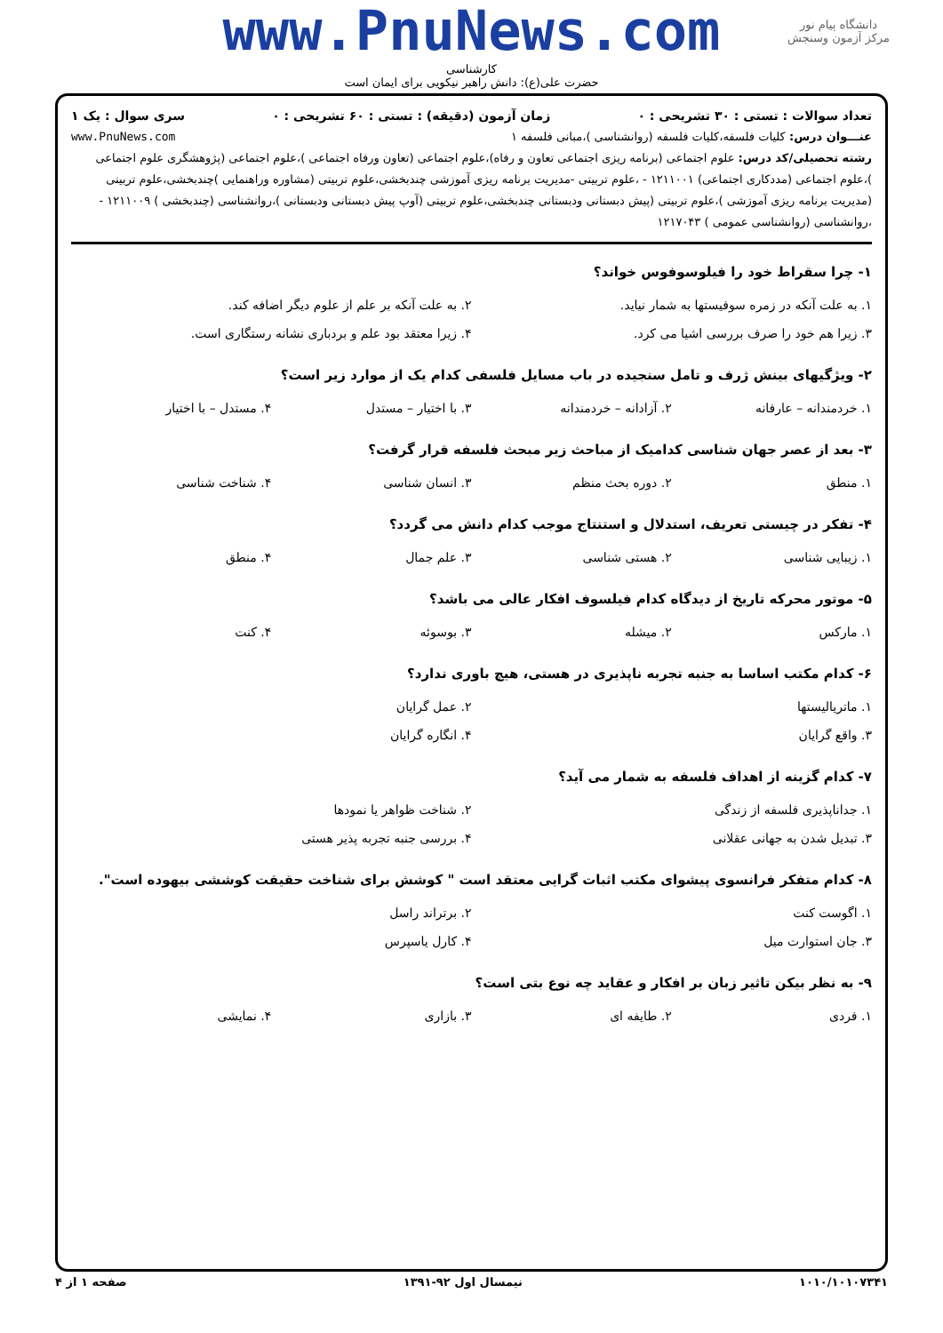دانشگاه پیام نور
مرکز آزمون وسنجش
www.PnuNews.com
کارشناسی
حضرت علی(ع): دانش راهبر نیکویی برای ایمان است
تعداد سوالات : تستی : ۳۰ تشریحی : ۰ زمان آزمون (دقیقه) : تستی : ۶۰ تشریحی : ۰ سری سوال : یک ۱
عنـــوان درس: کلیات فلسفه،کلیات فلسفه (روانشناسی )،مبانی فلسفه ۱ www.PnuNews.com
رشته تحصیلی/کد درس: علوم اجتماعی (برنامه ریزی اجتماعی تعاون و رفاه)،علوم اجتماعی (تعاون ورفاه اجتماعی )،علوم اجتماعی (پژوهشگری علوم اجتماعی )،علوم اجتماعی (مددکاری اجتماعی) ۱۲۱۱۰۰۱ - ،علوم تربیتی -مدیریت برنامه ریزی آموزشی چندبخشی،علوم تربیتی (مشاوره وراهنمایی )چندبخشی،علوم تربیتی (مدیریت برنامه ریزی آموزشی )،علوم تربیتی (پیش دبستانی ودبستانی چندبخشی،علوم تربیتی (آوپ پیش دبستانی ودبستانی )،روانشناسی (چندبخشی ) ۱۲۱۱۰۰۹ - ،روانشناسی (روانشناسی عمومی ) ۱۲۱۷۰۴۳
۱- چرا سقراط خود را فیلوسوفوس خواند؟
۱. به علت آنکه در زمره سوفیستها به شمار نیاید.
۲. به علت آنکه بر علم از علوم دیگر اضافه کند.
۳. زیرا هم خود را صرف بررسی اشیا می کرد.
۴. زیرا معتقد بود علم و بردباری نشانه رستگاری است.
۲- ویژگیهای بینش ژرف و تامل سنجیده در باب مسایل فلسفی کدام یک از موارد زیر است؟
۱. خردمندانه – عارفانه
۲. آزادانه – خردمندانه
۳. با اختیار – مستدل
۴. مستدل – با اختیار
۳- بعد از عصر جهان شناسی کدامیک از مباحث زیر مبحث فلسفه قرار گرفت؟
۱. منطق
۲. دوره بحث منظم
۳. انسان شناسی
۴. شناخت شناسی
۴- تفکر در چیستی تعریف، استدلال و استنتاج موجب کدام دانش می گردد؟
۱. زیبایی شناسی
۲. هستی شناسی
۳. علم جمال
۴. منطق
۵- موتور محرکه تاریخ از دیدگاه کدام فیلسوف افکار عالی می باشد؟
۱. مارکس
۲. میشله
۳. بوسوئه
۴. کنت
۶- کدام مکتب اساسا به جنبه تجربه ناپذیری در هستی، هیچ باوری ندارد؟
۱. ماتریالیستها
۲. عمل گرایان
۳. واقع گرایان
۴. انگاره گرایان
۷- کدام گزینه از اهداف فلسفه به شمار می آید؟
۱. جداناپذیری فلسفه از زندگی
۲. شناخت ظواهر یا نمودها
۳. تبدیل شدن به جهانی عقلانی
۴. بررسی جنبه تجربه پذیر هستی
۸- کدام متفکر فرانسوی پیشوای مکتب اثبات گرایی معتقد است " کوشش برای شناخت حقیقت کوششی بیهوده است".
۱. اگوست کنت
۲. برتراند راسل
۳. جان استوارت میل
۴. کارل یاسپرس
۹- به نظر بیکن تاثیر زبان بر افکار و عقاید چه نوع بتی است؟
۱. فردی
۲. طایفه ای
۳. بازاری
۴. نمایشی
۱۰۱۰/۱۰۱۰۷۳۴۱ نیمسال اول ۹۲-۱۳۹۱ صفحه ۱ از ۴